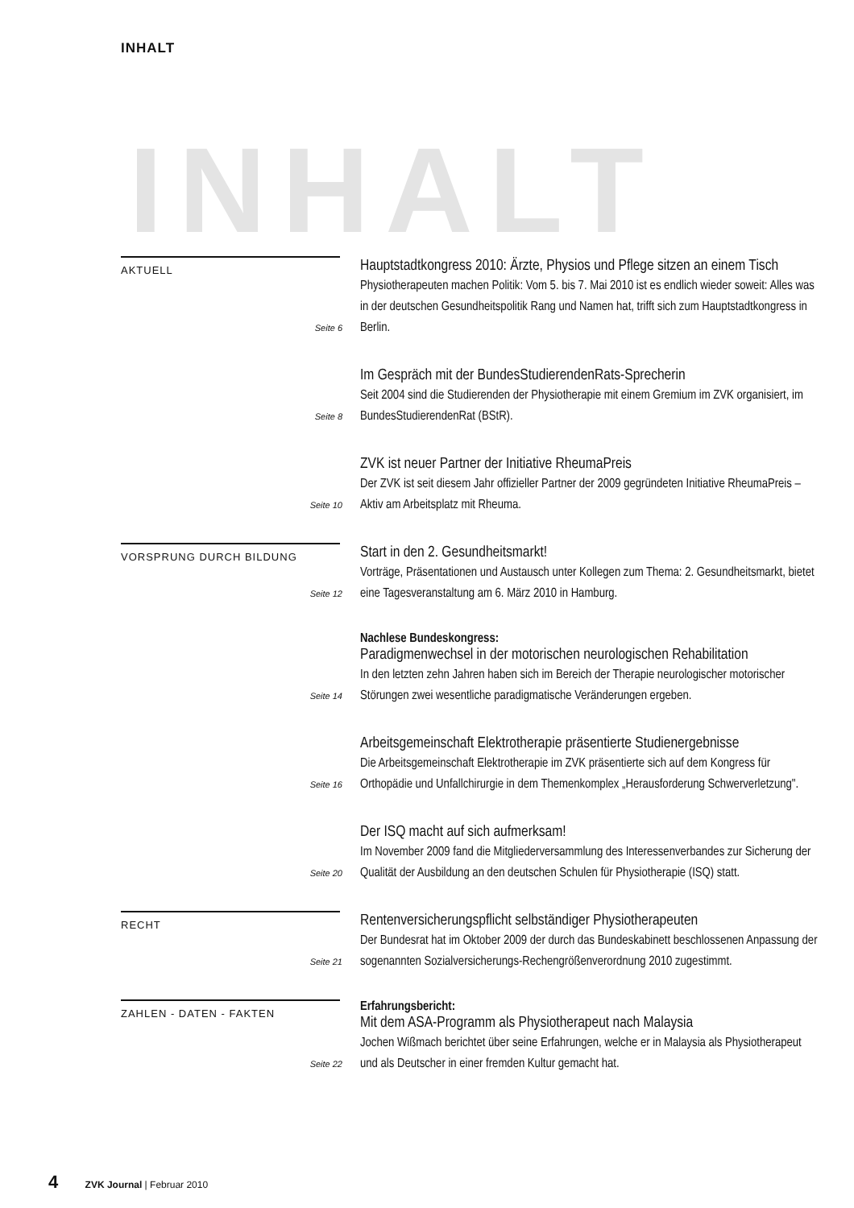INHALT
INHALT
AKTUELL
Seite 6
Hauptstadtkongress 2010: Ärzte, Physios und Pflege sitzen an einem Tisch
Physiotherapeuten machen Politik: Vom 5. bis 7. Mai 2010 ist es endlich wieder soweit: Alles was in der deutschen Gesundheitspolitik Rang und Namen hat, trifft sich zum Hauptstadtkongress in Berlin.
Seite 8
Im Gespräch mit der BundesStudierendenRats-Sprecherin
Seit 2004 sind die Studierenden der Physiotherapie mit einem Gremium im ZVK organisiert, im BundesStudierendenRat (BStR).
Seite 10
ZVK ist neuer Partner der Initiative RheumaPreis
Der ZVK ist seit diesem Jahr offizieller Partner der 2009 gegründeten Initiative RheumaPreis – Aktiv am Arbeitsplatz mit Rheuma.
VORSPRUNG DURCH BILDUNG
Seite 12
Start in den 2. Gesundheitsmarkt!
Vorträge, Präsentationen und Austausch unter Kollegen zum Thema: 2. Gesundheitsmarkt, bietet eine Tagesveranstaltung am 6. März 2010 in Hamburg.
Seite 14
Nachlese Bundeskongress:
Paradigmenwechsel in der motorischen neurologischen Rehabilitation
In den letzten zehn Jahren haben sich im Bereich der Therapie neurologischer motorischer Störungen zwei wesentliche paradigmatische Veränderungen ergeben.
Seite 16
Arbeitsgemeinschaft Elektrotherapie präsentierte Studienergebnisse
Die Arbeitsgemeinschaft Elektrotherapie im ZVK präsentierte sich auf dem Kongress für Orthopädie und Unfallchirurgie in dem Themenkomplex „Herausforderung Schwerverletzung".
Seite 20
Der ISQ macht auf sich aufmerksam!
Im November 2009 fand die Mitgliederversammlung des Interessenverbandes zur Sicherung der Qualität der Ausbildung an den deutschen Schulen für Physiotherapie (ISQ) statt.
RECHT
Seite 21
Rentenversicherungspflicht selbständiger Physiotherapeuten
Der Bundesrat hat im Oktober 2009 der durch das Bundeskabinett beschlossenen Anpassung der sogenannten Sozialversicherungs-Rechengrößenverordnung 2010 zugestimmt.
ZAHLEN - DATEN - FAKTEN
Seite 22
Erfahrungsbericht:
Mit dem ASA-Programm als Physiotherapeut nach Malaysia
Jochen Wißmach berichtet über seine Erfahrungen, welche er in Malaysia als Physiotherapeut und als Deutscher in einer fremden Kultur gemacht hat.
4 ZVK Journal | Februar 2010